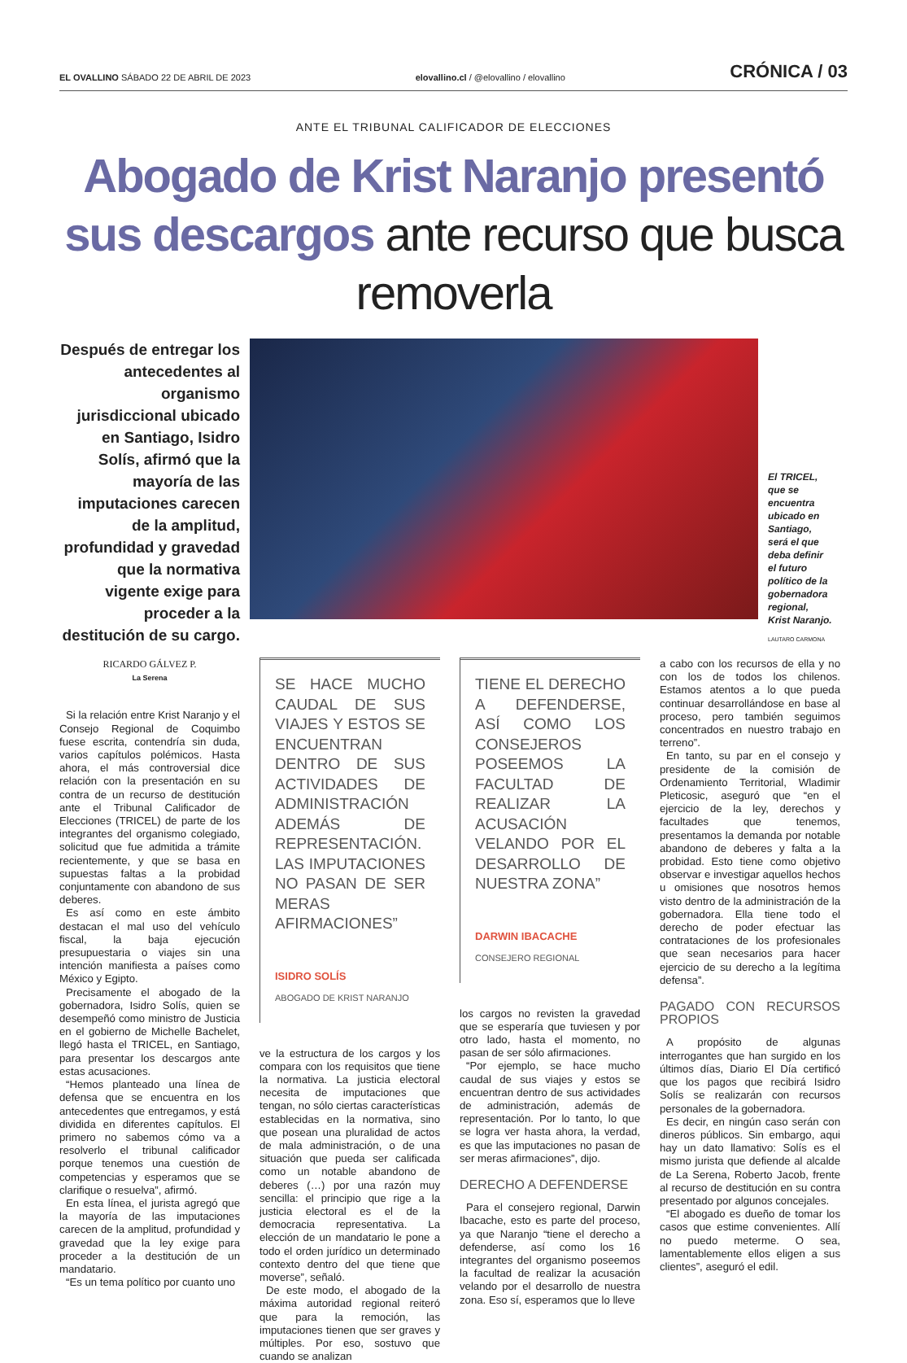EL OVALLINO SÁBADO 22 DE ABRIL DE 2023
elovallino.cl / @elovallino / elovallino
CRÓNICA / 03
ANTE EL TRIBUNAL CALIFICADOR DE ELECCIONES
Abogado de Krist Naranjo presentó sus descargos ante recurso que busca removerla
Después de entregar los antecedentes al organismo jurisdiccional ubicado en Santiago, Isidro Solís, afirmó que la mayoría de las imputaciones carecen de la amplitud, profundidad y gravedad que la normativa vigente exige para proceder a la destitución de su cargo.
El TRICEL, que se encuentra ubicado en Santiago, será el que deba definir el futuro político de la gobernadora regional, Krist Naranjo.
LAUTARO CARMONA
RICARDO GÁLVEZ P.
La Serena
Si la relación entre Krist Naranjo y el Consejo Regional de Coquimbo fuese escrita, contendría sin duda, varios capítulos polémicos. Hasta ahora, el más controversial dice relación con la presentación en su contra de un recurso de destitución ante el Tribunal Calificador de Elecciones (TRICEL) de parte de los integrantes del organismo colegiado, solicitud que fue admitida a trámite recientemente, y que se basa en supuestas faltas a la probidad conjuntamente con abandono de sus deberes.
Es así como en este ámbito destacan el mal uso del vehículo fiscal, la baja ejecución presupuestaria o viajes sin una intención manifiesta a países como México y Egipto.
Precisamente el abogado de la gobernadora, Isidro Solís, quien se desempeñó como ministro de Justicia en el gobierno de Michelle Bachelet, llegó hasta el TRICEL, en Santiago, para presentar los descargos ante estas acusaciones.
“Hemos planteado una línea de defensa que se encuentra en los antecedentes que entregamos, y está dividida en diferentes capítulos. El primero no sabemos cómo va a resolverlo el tribunal calificador porque tenemos una cuestión de competencias y esperamos que se clarifique o resuelva”, afirmó.
En esta línea, el jurista agregó que la mayoría de las imputaciones carecen de la amplitud, profundidad y gravedad que la ley exige para proceder a la destitución de un mandatario.
“Es un tema político por cuanto uno
SE HACE MUCHO CAUDAL DE SUS VIAJES Y ESTOS SE ENCUENTRAN DENTRO DE SUS ACTIVIDADES DE ADMINISTRACIÓN ADEMÁS DE REPRESENTACIÓN. LAS IMPUTACIONES NO PASAN DE SER MERAS AFIRMACIONES”
ISIDRO SOLÍS
ABOGADO DE KRIST NARANJO
ve la estructura de los cargos y los compara con los requisitos que tiene la normativa. La justicia electoral necesita de imputaciones que tengan, no sólo ciertas características establecidas en la normativa, sino que posean una pluralidad de actos de mala administración, o de una situación que pueda ser calificada como un notable abandono de deberes (…) por una razón muy sencilla: el principio que rige a la justicia electoral es el de la democracia representativa. La elección de un mandatario le pone a todo el orden jurídico un determinado contexto dentro del que tiene que moverse”, señaló.
De este modo, el abogado de la máxima autoridad regional reiteró que para la remoción, las imputaciones tienen que ser graves y múltiples. Por eso, sostuvo que cuando se analizan
TIENE EL DERECHO A DEFENDERSE, ASÍ COMO LOS CONSEJEROS POSEEMOS LA FACULTAD DE REALIZAR LA ACUSACIÓN VELANDO POR EL DESARROLLO DE NUESTRA ZONA”
DARWIN IBACACHE
CONSEJERO REGIONAL
los cargos no revisten la gravedad que se esperaría que tuviesen y por otro lado, hasta el momento, no pasan de ser sólo afirmaciones.
“Por ejemplo, se hace mucho caudal de sus viajes y estos se encuentran dentro de sus actividades de administración, además de representación. Por lo tanto, lo que se logra ver hasta ahora, la verdad, es que las imputaciones no pasan de ser meras afirmaciones”, dijo.
DERECHO A DEFENDERSE
Para el consejero regional, Darwin Ibacache, esto es parte del proceso, ya que Naranjo “tiene el derecho a defenderse, así como los 16 integrantes del organismo poseemos la facultad de realizar la acusación velando por el desarrollo de nuestra zona. Eso sí, esperamos que lo lleve
a cabo con los recursos de ella y no con los de todos los chilenos. Estamos atentos a lo que pueda continuar desarrollándose en base al proceso, pero también seguimos concentrados en nuestro trabajo en terreno”.
En tanto, su par en el consejo y presidente de la comisión de Ordenamiento Territorial, Wladimir Pleticosic, aseguró que “en el ejercicio de la ley, derechos y facultades que tenemos, presentamos la demanda por notable abandono de deberes y falta a la probidad. Esto tiene como objetivo observar e investigar aquellos hechos u omisiones que nosotros hemos visto dentro de la administración de la gobernadora. Ella tiene todo el derecho de poder efectuar las contrataciones de los profesionales que sean necesarios para hacer ejercicio de su derecho a la legítima defensa”.
PAGADO CON RECURSOS PROPIOS
A propósito de algunas interrogantes que han surgido en los últimos días, Diario El Día certificó que los pagos que recibirá Isidro Solís se realizarán con recursos personales de la gobernadora.
Es decir, en ningún caso serán con dineros públicos. Sin embargo, aqui hay un dato llamativo: Solís es el mismo jurista que defiende al alcalde de La Serena, Roberto Jacob, frente al recurso de destitución en su contra presentado por algunos concejales.
“El abogado es dueño de tomar los casos que estime convenientes. Allí no puedo meterme. O sea, lamentablemente ellos eligen a sus clientes”, aseguró el edil.